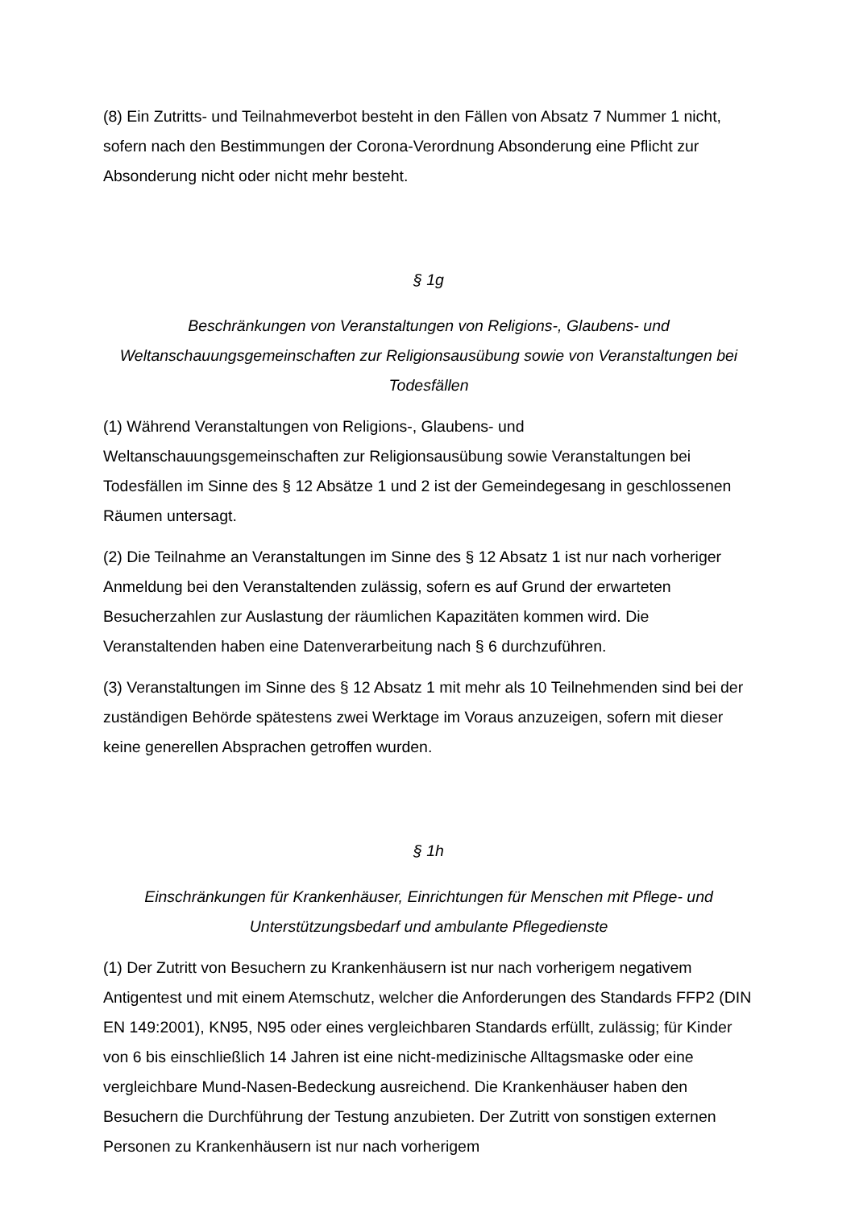(8) Ein Zutritts- und Teilnahmeverbot besteht in den Fällen von Absatz 7 Nummer 1 nicht, sofern nach den Bestimmungen der Corona-Verordnung Absonderung eine Pflicht zur Absonderung nicht oder nicht mehr besteht.
§ 1g
Beschränkungen von Veranstaltungen von Religions-, Glaubens- und Weltanschauungsgemeinschaften zur Religionsausübung sowie von Veranstaltungen bei Todesfällen
(1) Während Veranstaltungen von Religions-, Glaubens- und Weltanschauungsgemeinschaften zur Religionsausübung sowie Veranstaltungen bei Todesfällen im Sinne des § 12 Absätze 1 und 2 ist der Gemeindegesang in geschlossenen Räumen untersagt.
(2) Die Teilnahme an Veranstaltungen im Sinne des § 12 Absatz 1 ist nur nach vorheriger Anmeldung bei den Veranstaltenden zulässig, sofern es auf Grund der erwarteten Besucherzahlen zur Auslastung der räumlichen Kapazitäten kommen wird. Die Veranstaltenden haben eine Datenverarbeitung nach § 6 durchzuführen.
(3) Veranstaltungen im Sinne des § 12 Absatz 1 mit mehr als 10 Teilnehmenden sind bei der zuständigen Behörde spätestens zwei Werktage im Voraus anzuzeigen, sofern mit dieser keine generellen Absprachen getroffen wurden.
§ 1h
Einschränkungen für Krankenhäuser, Einrichtungen für Menschen mit Pflege- und Unterstützungsbedarf und ambulante Pflegedienste
(1) Der Zutritt von Besuchern zu Krankenhäusern ist nur nach vorherigem negativem Antigentest und mit einem Atemschutz, welcher die Anforderungen des Standards FFP2 (DIN EN 149:2001), KN95, N95 oder eines vergleichbaren Standards erfüllt, zulässig; für Kinder von 6 bis einschließlich 14 Jahren ist eine nicht-medizinische Alltagsmaske oder eine vergleichbare Mund-Nasen-Bedeckung ausreichend. Die Krankenhäuser haben den Besuchern die Durchführung der Testung anzubieten. Der Zutritt von sonstigen externen Personen zu Krankenhäusern ist nur nach vorherigem